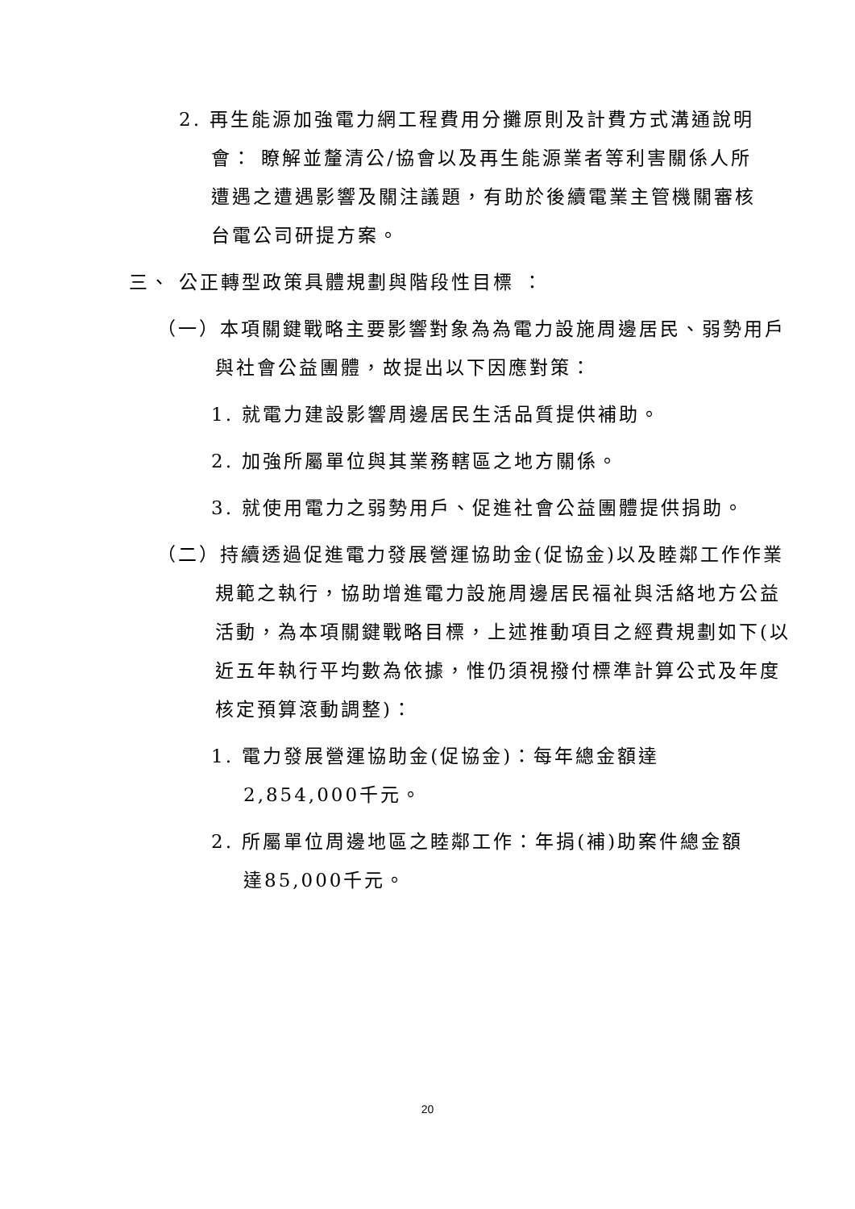2. 再生能源加強電力網工程費用分攤原則及計費方式溝通說明會： 瞭解並釐清公/協會以及再生能源業者等利害關係人所遭遇之遭遇影響及關注議題，有助於後續電業主管機關審核台電公司研提方案。
三、 公正轉型政策具體規劃與階段性目標 ：
（一）本項關鍵戰略主要影響對象為為電力設施周邊居民、弱勢用戶與社會公益團體，故提出以下因應對策：
1. 就電力建設影響周邊居民生活品質提供補助。
2. 加強所屬單位與其業務轄區之地方關係。
3. 就使用電力之弱勢用戶、促進社會公益團體提供捐助。
（二）持續透過促進電力發展營運協助金(促協金)以及睦鄰工作作業規範之執行，協助增進電力設施周邊居民福祉與活絡地方公益活動，為本項關鍵戰略目標，上述推動項目之經費規劃如下(以近五年執行平均數為依據，惟仍須視撥付標準計算公式及年度核定預算滾動調整)：
1. 電力發展營運協助金(促協金)：每年總金額達2,854,000千元。
2. 所屬單位周邊地區之睦鄰工作：年捐(補)助案件總金額達85,000千元。
20